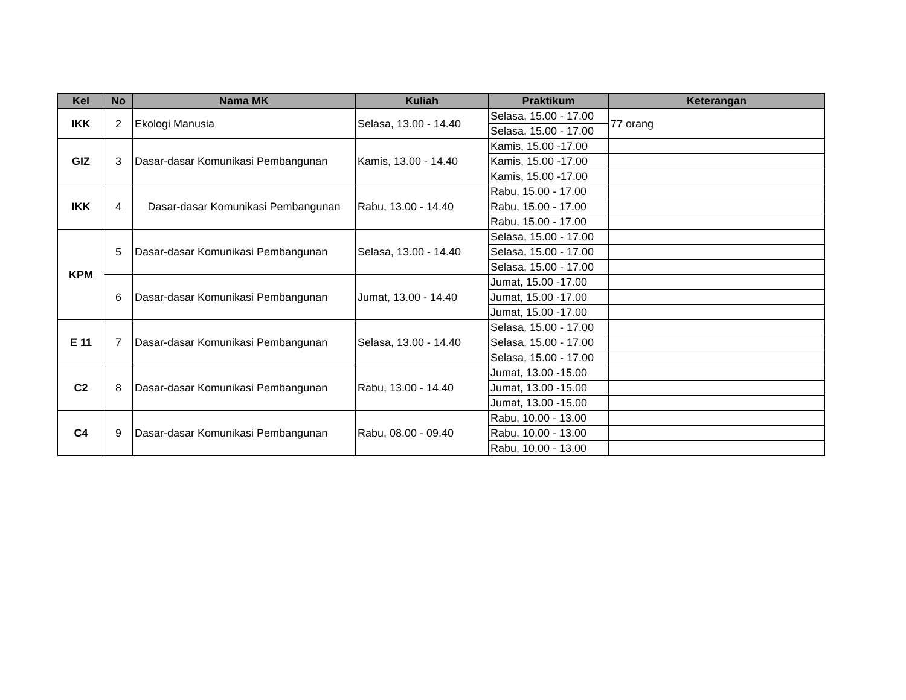| Kel | No | Nama MK | Kuliah | Praktikum | Keterangan |
| --- | --- | --- | --- | --- | --- |
| IKK | 2 | Ekologi Manusia | Selasa, 13.00 - 14.40 | Selasa, 15.00 - 17.00 | 77 orang |
| | | | | Selasa, 15.00 - 17.00 | |
| GIZ | 3 | Dasar-dasar Komunikasi Pembangunan | Kamis, 13.00 - 14.40 | Kamis, 15.00 -17.00 | |
| | | | | Kamis, 15.00 -17.00 | |
| | | | | Kamis, 15.00 -17.00 | |
| IKK | 4 | Dasar-dasar Komunikasi Pembangunan | Rabu, 13.00 - 14.40 | Rabu, 15.00 - 17.00 | |
| | | | | Rabu, 15.00 - 17.00 | |
| | | | | Rabu, 15.00 - 17.00 | |
| KPM | 5 | Dasar-dasar Komunikasi Pembangunan | Selasa, 13.00 - 14.40 | Selasa, 15.00 - 17.00 | |
| | | | | Selasa, 15.00 - 17.00 | |
| | | | | Selasa, 15.00 - 17.00 | |
| | 6 | Dasar-dasar Komunikasi Pembangunan | Jumat, 13.00 - 14.40 | Jumat, 15.00 -17.00 | |
| | | | | Jumat, 15.00 -17.00 | |
| | | | | Jumat, 15.00 -17.00 | |
| E 11 | 7 | Dasar-dasar Komunikasi Pembangunan | Selasa, 13.00 - 14.40 | Selasa, 15.00 - 17.00 | |
| | | | | Selasa, 15.00 - 17.00 | |
| | | | | Selasa, 15.00 - 17.00 | |
| C2 | 8 | Dasar-dasar Komunikasi Pembangunan | Rabu, 13.00 - 14.40 | Jumat, 13.00 -15.00 | |
| | | | | Jumat, 13.00 -15.00 | |
| | | | | Jumat, 13.00 -15.00 | |
| C4 | 9 | Dasar-dasar Komunikasi Pembangunan | Rabu, 08.00 - 09.40 | Rabu, 10.00 - 13.00 | |
| | | | | Rabu, 10.00 - 13.00 | |
| | | | | Rabu, 10.00 - 13.00 | |